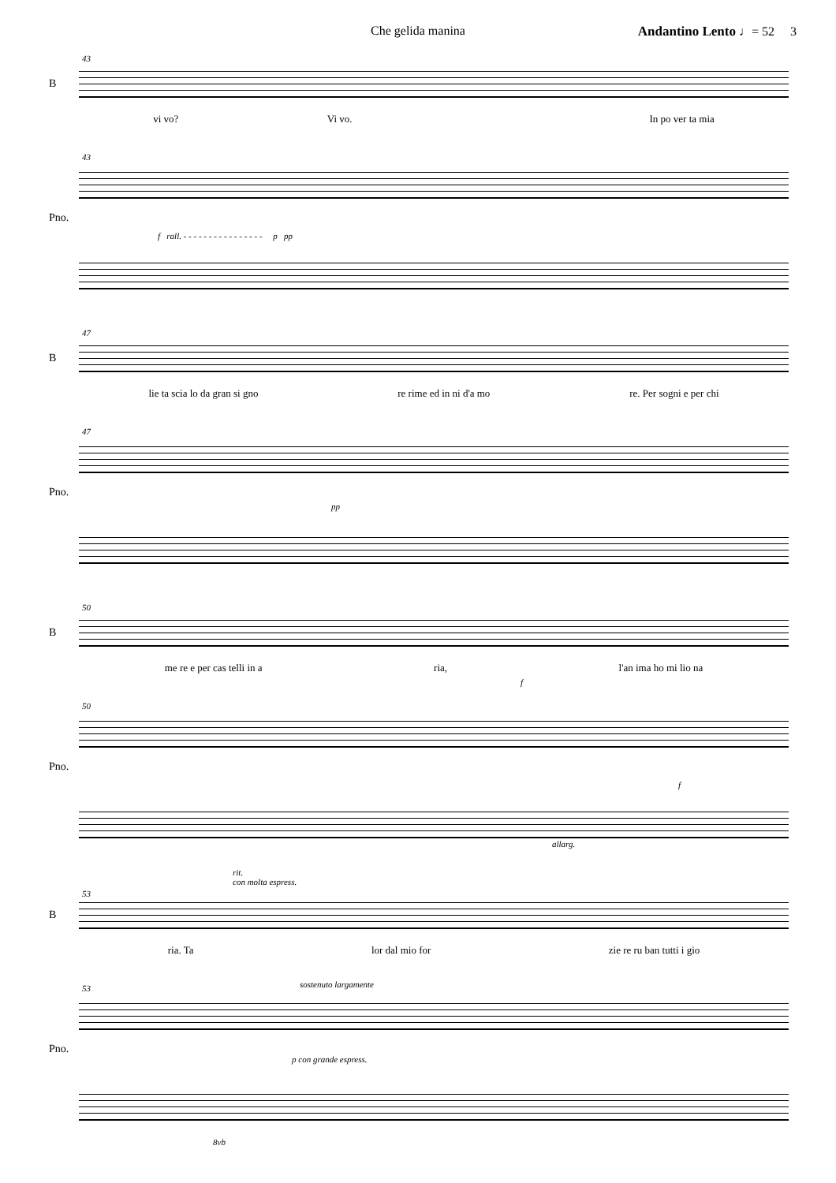Che gelida manina Andantino Lento ♩= 52 3
43
B
vi vo? Vi vo. In po ver ta mia
43
Pno.
f rall. - - - - - - - - - - - - - - - - p pp
47
B
lie ta scia lo da gran si gno re rime ed in ni d'a mo re. Per sogni e per chi
47
Pno.
pp
50
B
me re e per cas telli in a ria, l'an ima ho mi lio na
f
50
Pno.
f
allarg.
rit.
con molta espress.
53
B
ria. Ta lor dal mio for zie re ru ban tutti i gio
53
Pno.
sostenuto largamente
p con grande espress.
8vb